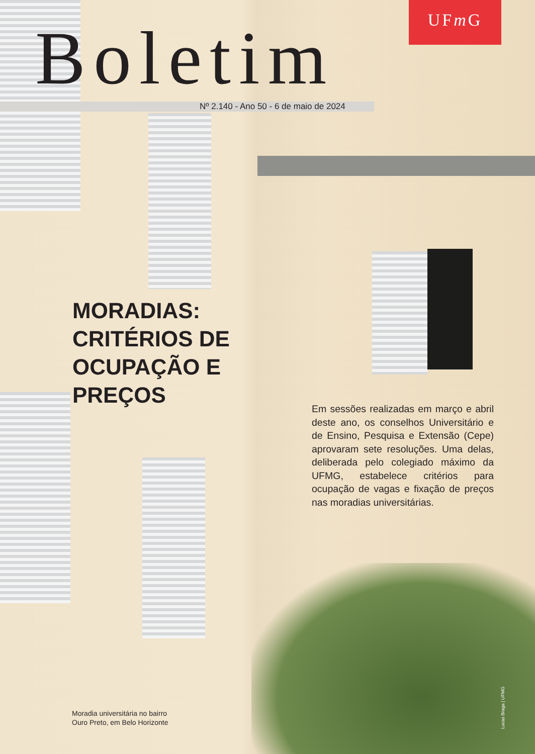UFm G
Boletim
Nº 2.140 - Ano 50 - 6 de maio de 2024
MORADIAS:
CRITÉRIOS DE
OCUPAÇÃO E
PREÇOS
Em sessões realizadas em março e abril deste ano, os conselhos Universitário e de Ensino, Pesquisa e Extensão (Cepe) aprovaram sete resoluções. Uma delas, deliberada pelo colegiado máximo da UFMG, estabelece critérios para ocupação de vagas e fixação de preços nas moradias universitárias.
Moradia universitária no bairro
Ouro Preto, em Belo Horizonte
Lucas Braga | UFMG